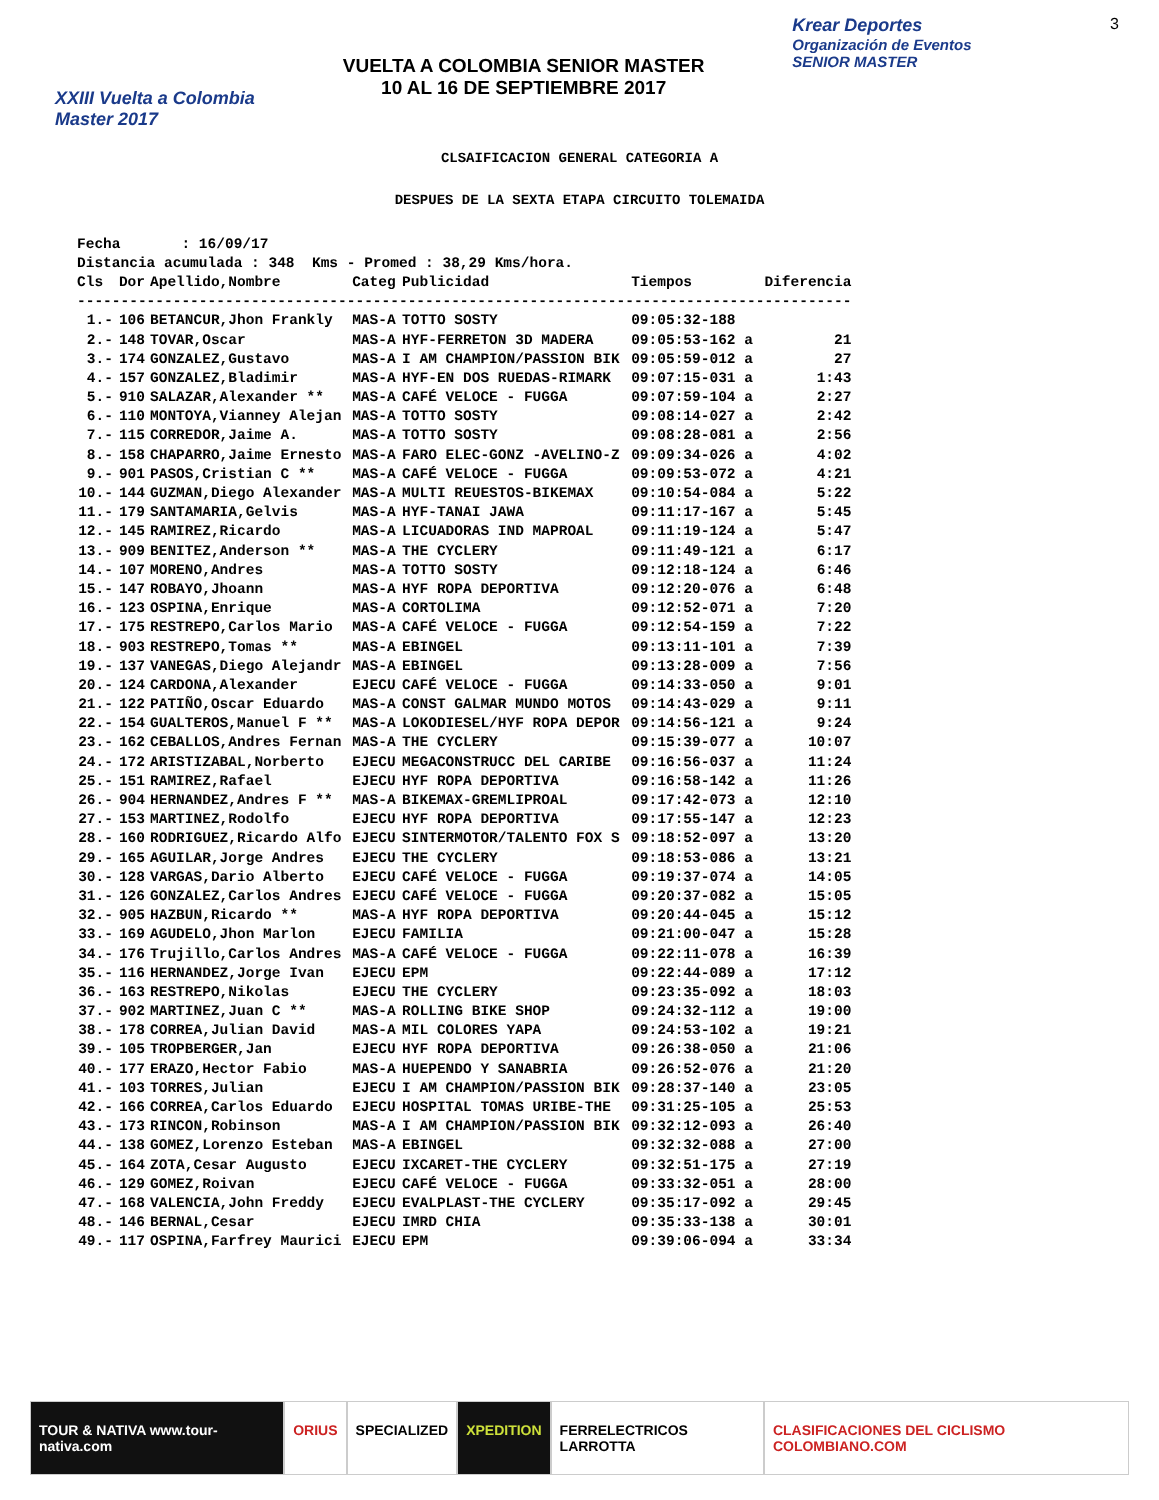XXIII Vuelta a Colombia Master 2017
VUELTA A COLOMBIA SENIOR MASTER
10 AL 16 DE SEPTIEMBRE 2017
Krear Deportes
Organización de Eventos
SENIOR MASTER
3
CLSAIFICACION GENERAL CATEGORIA A
DESPUES DE LA SEXTA ETAPA CIRCUITO TOLEMAIDA
| Fecha : 16/09/17 | | | | | | |
| Distancia acumulada : 348 Kms - Promed : 38,29 Kms/hora. | | | | | | |
| Cls | Dor | Apellido,Nombre | Categ | Publicidad | Tiempos | Diferencia |
| ----------------------------------------------------------------------------------------- | | | | | | |
| 1.- | 106 | BETANCUR,Jhon Frankly | MAS-A | TOTTO SOSTY | 09:05:32-188 | |
| 2.- | 148 | TOVAR,Oscar | MAS-A | HYF-FERRETON 3D MADERA | 09:05:53-162 a | 21 |
| 3.- | 174 | GONZALEZ,Gustavo | MAS-A | I AM CHAMPION/PASSION BIK | 09:05:59-012 a | 27 |
| 4.- | 157 | GONZALEZ,Bladimir | MAS-A | HYF-EN DOS RUEDAS-RIMARK | 09:07:15-031 a | 1:43 |
| 5.- | 910 | SALAZAR,Alexander ** | MAS-A | CAFÉ VELOCE - FUGGA | 09:07:59-104 a | 2:27 |
| 6.- | 110 | MONTOYA,Vianney Alejan | MAS-A | TOTTO SOSTY | 09:08:14-027 a | 2:42 |
| 7.- | 115 | CORREDOR,Jaime A. | MAS-A | TOTTO SOSTY | 09:08:28-081 a | 2:56 |
| 8.- | 158 | CHAPARRO,Jaime Ernesto | MAS-A | FARO ELEC-GONZ -AVELINO-Z | 09:09:34-026 a | 4:02 |
| 9.- | 901 | PASOS,Cristian C ** | MAS-A | CAFÉ VELOCE - FUGGA | 09:09:53-072 a | 4:21 |
| 10.- | 144 | GUZMAN,Diego Alexander | MAS-A | MULTI REUESTOS-BIKEMAX | 09:10:54-084 a | 5:22 |
| 11.- | 179 | SANTAMARIA,Gelvis | MAS-A | HYF-TANAI JAWA | 09:11:17-167 a | 5:45 |
| 12.- | 145 | RAMIREZ,Ricardo | MAS-A | LICUADORAS IND MAPROAL | 09:11:19-124 a | 5:47 |
| 13.- | 909 | BENITEZ,Anderson ** | MAS-A | THE CYCLERY | 09:11:49-121 a | 6:17 |
| 14.- | 107 | MORENO,Andres | MAS-A | TOTTO SOSTY | 09:12:18-124 a | 6:46 |
| 15.- | 147 | ROBAYO,Jhoann | MAS-A | HYF ROPA DEPORTIVA | 09:12:20-076 a | 6:48 |
| 16.- | 123 | OSPINA,Enrique | MAS-A | CORTOLIMA | 09:12:52-071 a | 7:20 |
| 17.- | 175 | RESTREPO,Carlos Mario | MAS-A | CAFÉ VELOCE - FUGGA | 09:12:54-159 a | 7:22 |
| 18.- | 903 | RESTREPO,Tomas ** | MAS-A | EBINGEL | 09:13:11-101 a | 7:39 |
| 19.- | 137 | VANEGAS,Diego Alejandr | MAS-A | EBINGEL | 09:13:28-009 a | 7:56 |
| 20.- | 124 | CARDONA,Alexander | EJECU | CAFÉ VELOCE - FUGGA | 09:14:33-050 a | 9:01 |
| 21.- | 122 | PATIÑO,Oscar Eduardo | MAS-A | CONST GALMAR MUNDO MOTOS | 09:14:43-029 a | 9:11 |
| 22.- | 154 | GUALTEROS,Manuel F ** | MAS-A | LOKODIESEL/HYF ROPA DEPOR | 09:14:56-121 a | 9:24 |
| 23.- | 162 | CEBALLOS,Andres Fernan | MAS-A | THE CYCLERY | 09:15:39-077 a | 10:07 |
| 24.- | 172 | ARISTIZABAL,Norberto | EJECU | MEGACONSTRUCC DEL CARIBE | 09:16:56-037 a | 11:24 |
| 25.- | 151 | RAMIREZ,Rafael | EJECU | HYF ROPA DEPORTIVA | 09:16:58-142 a | 11:26 |
| 26.- | 904 | HERNANDEZ,Andres F ** | MAS-A | BIKEMAX-GREMLIPROAL | 09:17:42-073 a | 12:10 |
| 27.- | 153 | MARTINEZ,Rodolfo | EJECU | HYF ROPA DEPORTIVA | 09:17:55-147 a | 12:23 |
| 28.- | 160 | RODRIGUEZ,Ricardo Alfo | EJECU | SINTERMOTOR/TALENTO FOX S | 09:18:52-097 a | 13:20 |
| 29.- | 165 | AGUILAR,Jorge Andres | EJECU | THE CYCLERY | 09:18:53-086 a | 13:21 |
| 30.- | 128 | VARGAS,Dario Alberto | EJECU | CAFÉ VELOCE - FUGGA | 09:19:37-074 a | 14:05 |
| 31.- | 126 | GONZALEZ,Carlos Andres | EJECU | CAFÉ VELOCE - FUGGA | 09:20:37-082 a | 15:05 |
| 32.- | 905 | HAZBUN,Ricardo ** | MAS-A | HYF ROPA DEPORTIVA | 09:20:44-045 a | 15:12 |
| 33.- | 169 | AGUDELO,Jhon Marlon | EJECU | FAMILIA | 09:21:00-047 a | 15:28 |
| 34.- | 176 | Trujillo,Carlos Andres | MAS-A | CAFÉ VELOCE - FUGGA | 09:22:11-078 a | 16:39 |
| 35.- | 116 | HERNANDEZ,Jorge Ivan | EJECU | EPM | 09:22:44-089 a | 17:12 |
| 36.- | 163 | RESTREPO,Nikolas | EJECU | THE CYCLERY | 09:23:35-092 a | 18:03 |
| 37.- | 902 | MARTINEZ,Juan C ** | MAS-A | ROLLING BIKE SHOP | 09:24:32-112 a | 19:00 |
| 38.- | 178 | CORREA,Julian David | MAS-A | MIL COLORES YAPA | 09:24:53-102 a | 19:21 |
| 39.- | 105 | TROPBERGER,Jan | EJECU | HYF ROPA DEPORTIVA | 09:26:38-050 a | 21:06 |
| 40.- | 177 | ERAZO,Hector Fabio | MAS-A | HUEPENDO Y SANABRIA | 09:26:52-076 a | 21:20 |
| 41.- | 103 | TORRES,Julian | EJECU | I AM CHAMPION/PASSION BIK | 09:28:37-140 a | 23:05 |
| 42.- | 166 | CORREA,Carlos Eduardo | EJECU | HOSPITAL TOMAS URIBE-THE | 09:31:25-105 a | 25:53 |
| 43.- | 173 | RINCON,Robinson | MAS-A | I AM CHAMPION/PASSION BIK | 09:32:12-093 a | 26:40 |
| 44.- | 138 | GOMEZ,Lorenzo Esteban | MAS-A | EBINGEL | 09:32:32-088 a | 27:00 |
| 45.- | 164 | ZOTA,Cesar Augusto | EJECU | IXCARET-THE CYCLERY | 09:32:51-175 a | 27:19 |
| 46.- | 129 | GOMEZ,Roivan | EJECU | CAFÉ VELOCE - FUGGA | 09:33:32-051 a | 28:00 |
| 47.- | 168 | VALENCIA,John Freddy | EJECU | EVALPLAST-THE CYCLERY | 09:35:17-092 a | 29:45 |
| 48.- | 146 | BERNAL,Cesar | EJECU | IMRD CHIA | 09:35:33-138 a | 30:01 |
| 49.- | 117 | OSPINA,Farfrey Maurici | EJECU | EPM | 09:39:06-094 a | 33:34 |
TOUR & NATIVA www.tour-nativa.com
ORIUS SPECIALIZED XPEDITION FERRELECTRICOS LARROTTA CLASIFICACIONES DEL CICLISMO COLOMBIANO.COM